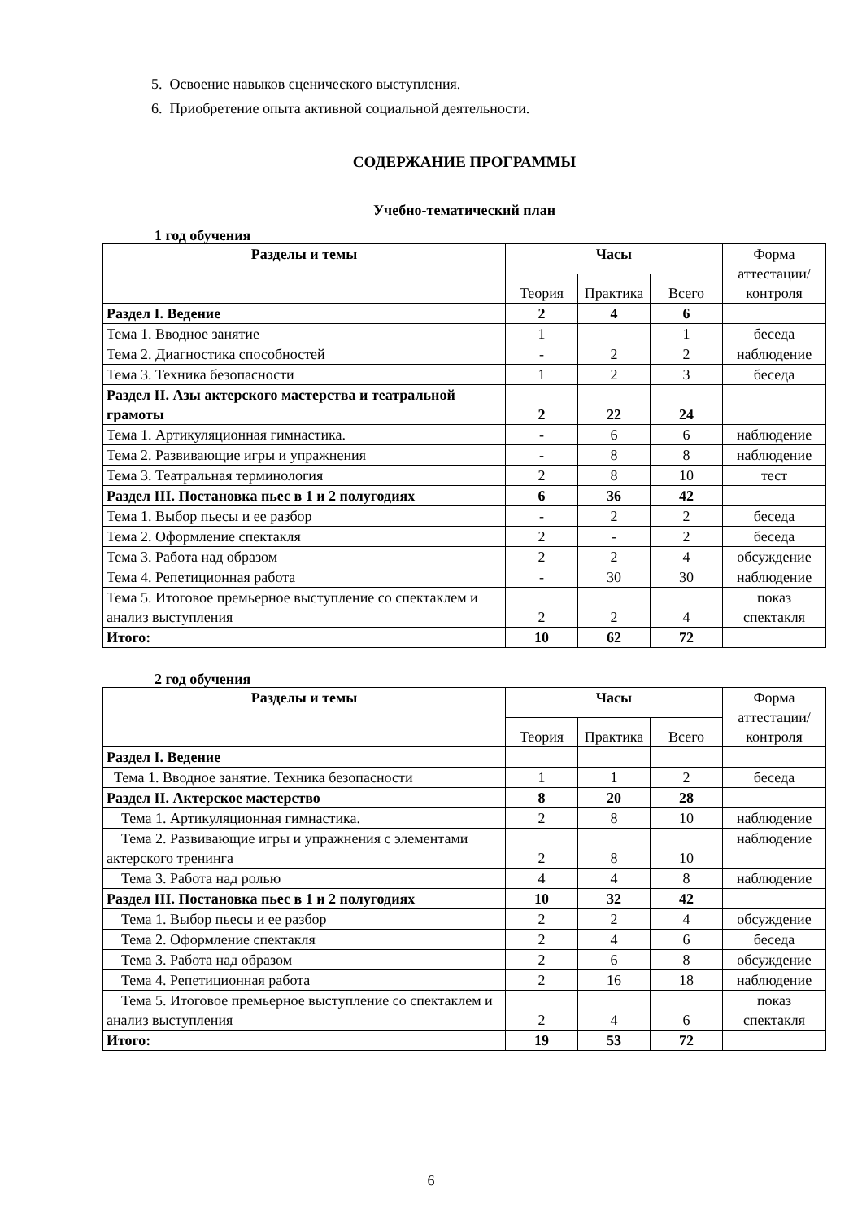5. Освоение навыков сценического выступления.
6. Приобретение опыта активной социальной деятельности.
СОДЕРЖАНИЕ ПРОГРАММЫ
Учебно-тематический план
1 год обучения
| Разделы и темы | Часы | | | Форма аттестации/ контроля |
| --- | --- | --- | --- | --- |
| | Теория | Практика | Всего | |
| Раздел I. Ведение | 2 | 4 | 6 | |
| Тема 1. Вводное занятие | 1 | | 1 | беседа |
| Тема 2. Диагностика способностей | - | 2 | 2 | наблюдение |
| Тема 3. Техника безопасности | 1 | 2 | 3 | беседа |
| Раздел II. Азы актерского мастерства и театральной грамоты | 2 | 22 | 24 | |
| Тема 1. Артикуляционная гимнастика. | - | 6 | 6 | наблюдение |
| Тема 2. Развивающие игры и упражнения | - | 8 | 8 | наблюдение |
| Тема 3. Театральная терминология | 2 | 8 | 10 | тест |
| Раздел III. Постановка пьес в 1 и 2 полугодиях | 6 | 36 | 42 | |
| Тема 1. Выбор пьесы и ее разбор | - | 2 | 2 | беседа |
| Тема 2. Оформление спектакля | 2 | - | 2 | беседа |
| Тема 3. Работа над образом | 2 | 2 | 4 | обсуждение |
| Тема 4. Репетиционная работа | - | 30 | 30 | наблюдение |
| Тема 5. Итоговое премьерное выступление со спектаклем и анализ выступления | 2 | 2 | 4 | показ спектакля |
| Итого: | 10 | 62 | 72 | |
2 год обучения
| Разделы и темы | Часы | | | Форма аттестации/ контроля |
| --- | --- | --- | --- | --- |
| | Теория | Практика | Всего | |
| Раздел I. Ведение | | | | |
| Тема 1. Вводное занятие. Техника безопасности | 1 | 1 | 2 | беседа |
| Раздел II. Актерское мастерство | 8 | 20 | 28 | |
| Тема 1. Артикуляционная гимнастика. | 2 | 8 | 10 | наблюдение |
| Тема 2. Развивающие игры и упражнения с элементами актерского тренинга | 2 | 8 | 10 | наблюдение |
| Тема 3. Работа над ролью | 4 | 4 | 8 | наблюдение |
| Раздел III. Постановка пьес в 1 и 2 полугодиях | 10 | 32 | 42 | |
| Тема 1. Выбор пьесы и ее разбор | 2 | 2 | 4 | обсуждение |
| Тема 2. Оформление спектакля | 2 | 4 | 6 | беседа |
| Тема 3. Работа над образом | 2 | 6 | 8 | обсуждение |
| Тема 4. Репетиционная работа | 2 | 16 | 18 | наблюдение |
| Тема 5. Итоговое премьерное выступление со спектаклем и анализ выступления | 2 | 4 | 6 | показ спектакля |
| Итого: | 19 | 53 | 72 | |
6